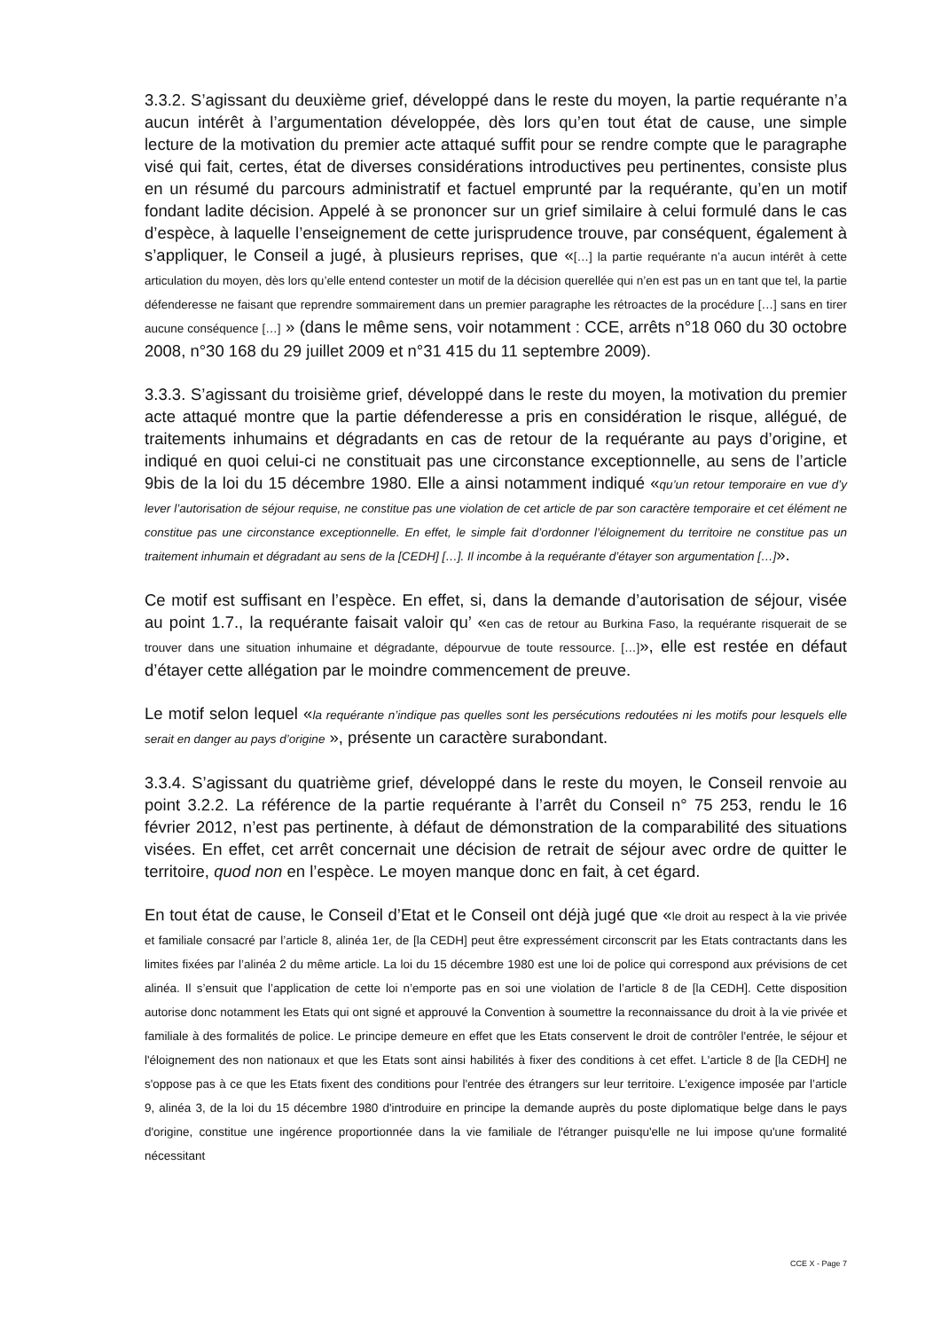3.3.2. S’agissant du deuxième grief, développé dans le reste du moyen, la partie requérante n’a aucun intérêt à l’argumentation développée, dès lors qu’en tout état de cause, une simple lecture de la motivation du premier acte attaqué suffit pour se rendre compte que le paragraphe visé qui fait, certes, état de diverses considérations introductives peu pertinentes, consiste plus en un résumé du parcours administratif et factuel emprunté par la requérante, qu’en un motif fondant ladite décision. Appelé à se prononcer sur un grief similaire à celui formulé dans le cas d’espèce, à laquelle l’enseignement de cette jurisprudence trouve, par conséquent, également à s’appliquer, le Conseil a jugé, à plusieurs reprises, que «[…] la partie requérante n’a aucun intérêt à cette articulation du moyen, dès lors qu’elle entend contester un motif de la décision querellée qui n’en est pas un en tant que tel, la partie défenderesse ne faisant que reprendre sommairement dans un premier paragraphe les rétroactes de la procédure […] sans en tirer aucune conséquence […] » (dans le même sens, voir notamment : CCE, arrêts n°18 060 du 30 octobre 2008, n°30 168 du 29 juillet 2009 et n°31 415 du 11 septembre 2009).
3.3.3. S’agissant du troisième grief, développé dans le reste du moyen, la motivation du premier acte attaqué montre que la partie défenderesse a pris en considération le risque, allégué, de traitements inhumains et dégradants en cas de retour de la requérante au pays d’origine, et indiqué en quoi celui-ci ne constituait pas une circonstance exceptionnelle, au sens de l’article 9bis de la loi du 15 décembre 1980. Elle a ainsi notamment indiqué «qu’un retour temporaire en vue d’y lever l’autorisation de séjour requise, ne constitue pas une violation de cet article de par son caractère temporaire et cet élément ne constitue pas une circonstance exceptionnelle. En effet, le simple fait d’ordonner l’éloignement du territoire ne constitue pas un traitement inhumain et dégradant au sens de la [CEDH] […]. Il incombe à la requérante d’étayer son argumentation […]».
Ce motif est suffisant en l’espèce. En effet, si, dans la demande d’autorisation de séjour, visée au point 1.7., la requérante faisait valoir qu’ «en cas de retour au Burkina Faso, la requérante risquerait de se trouver dans une situation inhumaine et dégradante, dépourvue de toute ressource. […]», elle est restée en défaut d’étayer cette allégation par le moindre commencement de preuve.
Le motif selon lequel «la requérante n’indique pas quelles sont les persécutions redoutées ni les motifs pour lesquels elle serait en danger au pays d’origine », présente un caractère surabondant.
3.3.4. S’agissant du quatrième grief, développé dans le reste du moyen, le Conseil renvoie au point 3.2.2. La référence de la partie requérante à l’arrêt du Conseil n° 75 253, rendu le 16 février 2012, n’est pas pertinente, à défaut de démonstration de la comparabilité des situations visées. En effet, cet arrêt concernait une décision de retrait de séjour avec ordre de quitter le territoire, quod non en l’espèce. Le moyen manque donc en fait, à cet égard.
En tout état de cause, le Conseil d’Etat et le Conseil ont déjà jugé que «le droit au respect à la vie privée et familiale consacré par l’article 8, alinéa 1er, de [la CEDH] peut être expressément circonscrit par les Etats contractants dans les limites fixées par l’alinéa 2 du même article. La loi du 15 décembre 1980 est une loi de police qui correspond aux prévisions de cet alinéa. Il s’ensuit que l’application de cette loi n’emporte pas en soi une violation de l’article 8 de [la CEDH]. Cette disposition autorise donc notamment les Etats qui ont signé et approuvé la Convention à soumettre la reconnaissance du droit à la vie privée et familiale à des formalités de police. Le principe demeure en effet que les Etats conservent le droit de contrôler l'entrée, le séjour et l'éloignement des non nationaux et que les Etats sont ainsi habilités à fixer des conditions à cet effet. L'article 8 de [la CEDH] ne s'oppose pas à ce que les Etats fixent des conditions pour l'entrée des étrangers sur leur territoire. L’exigence imposée par l’article 9, alinéa 3, de la loi du 15 décembre 1980 d'introduire en principe la demande auprès du poste diplomatique belge dans le pays d'origine, constitue une ingérence proportionnée dans la vie familiale de l'étranger puisqu'elle ne lui impose qu'une formalité nécessitant
CCE X - Page 7